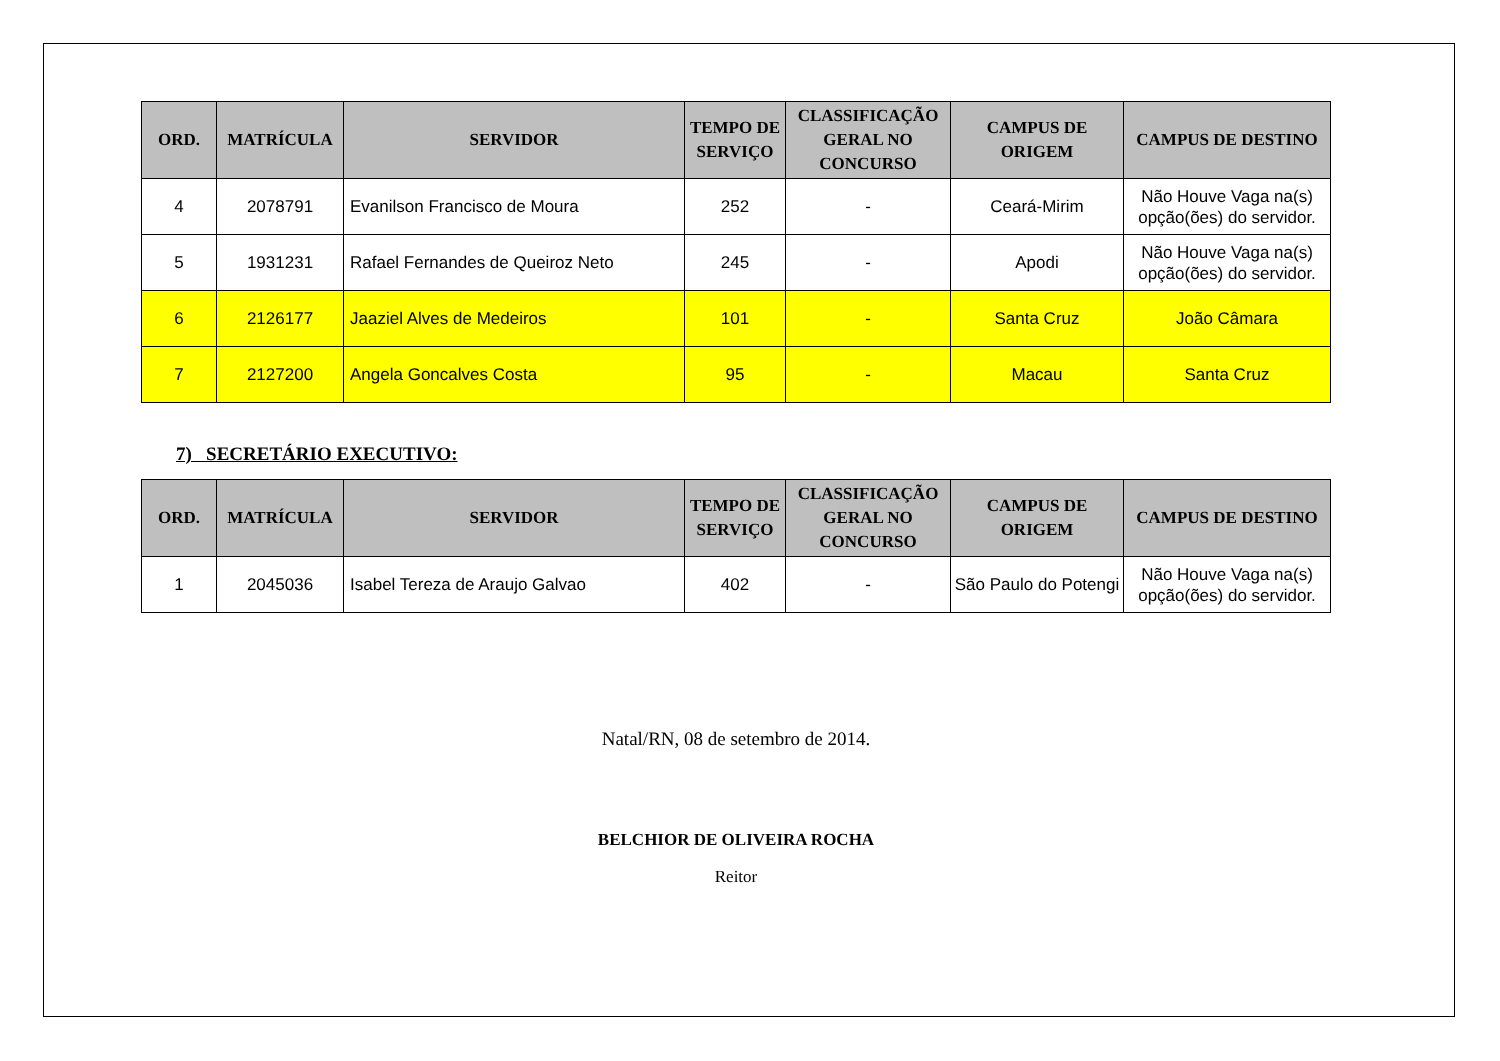| ORD. | MATRÍCULA | SERVIDOR | TEMPO DE SERVIÇO | CLASSIFICAÇÃO GERAL NO CONCURSO | CAMPUS DE ORIGEM | CAMPUS DE DESTINO |
| --- | --- | --- | --- | --- | --- | --- |
| 4 | 2078791 | Evanilson Francisco de Moura | 252 | - | Ceará-Mirim | Não Houve Vaga na(s) opção(ões) do servidor. |
| 5 | 1931231 | Rafael Fernandes de Queiroz Neto | 245 | - | Apodi | Não Houve Vaga na(s) opção(ões) do servidor. |
| 6 | 2126177 | Jaaziel Alves de Medeiros | 101 | - | Santa Cruz | João Câmara |
| 7 | 2127200 | Angela Goncalves Costa | 95 | - | Macau | Santa Cruz |
7) SECRETÁRIO EXECUTIVO:
| ORD. | MATRÍCULA | SERVIDOR | TEMPO DE SERVIÇO | CLASSIFICAÇÃO GERAL NO CONCURSO | CAMPUS DE ORIGEM | CAMPUS DE DESTINO |
| --- | --- | --- | --- | --- | --- | --- |
| 1 | 2045036 | Isabel Tereza de Araujo Galvao | 402 | - | São Paulo do Potengi | Não Houve Vaga na(s) opção(ões) do servidor. |
Natal/RN, 08 de setembro de 2014.
BELCHIOR DE OLIVEIRA ROCHA
Reitor